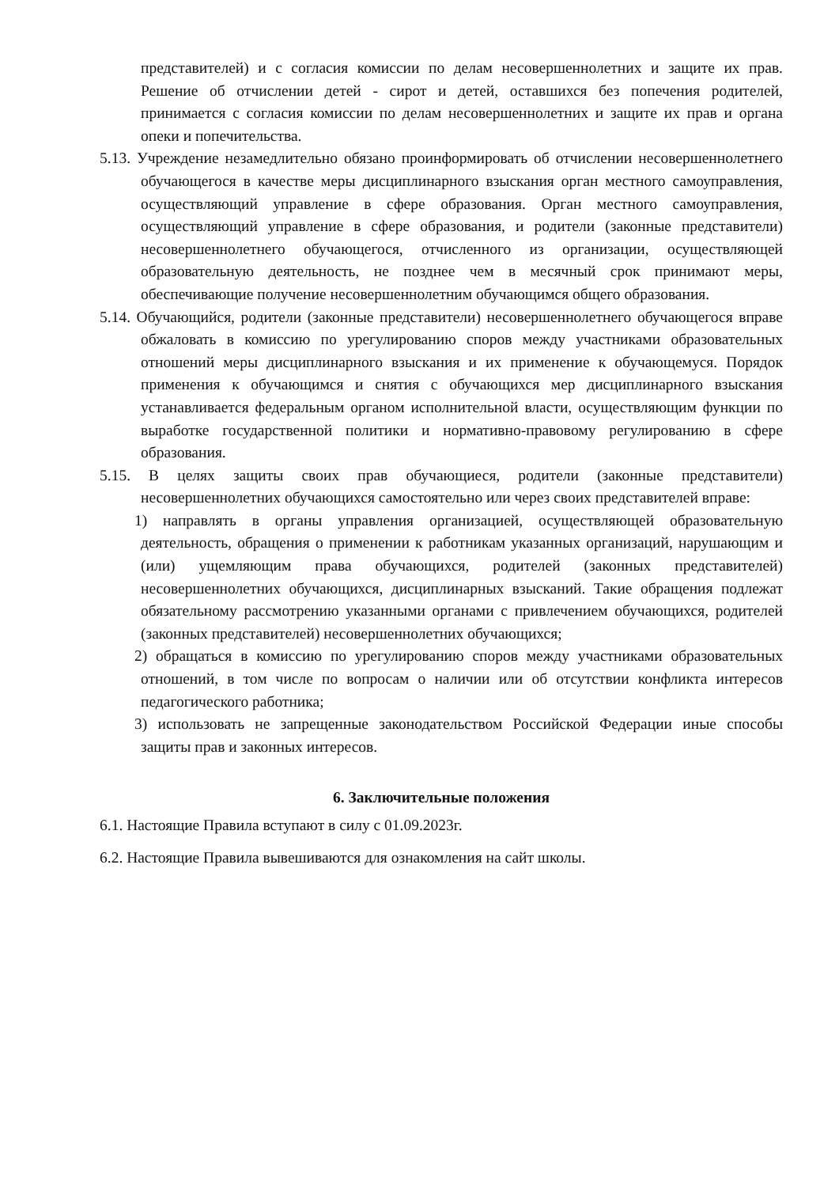представителей) и с согласия комиссии по делам несовершеннолетних и защите их прав. Решение об отчислении детей - сирот и детей, оставшихся без попечения родителей, принимается с согласия комиссии по делам несовершеннолетних и защите их прав и органа опеки и попечительства.
5.13. Учреждение незамедлительно обязано проинформировать об отчислении несовершеннолетнего обучающегося в качестве меры дисциплинарного взыскания орган местного самоуправления, осуществляющий управление в сфере образования. Орган местного самоуправления, осуществляющий управление в сфере образования, и родители (законные представители) несовершеннолетнего обучающегося, отчисленного из организации, осуществляющей образовательную деятельность, не позднее чем в месячный срок принимают меры, обеспечивающие получение несовершеннолетним обучающимся общего образования.
5.14. Обучающийся, родители (законные представители) несовершеннолетнего обучающегося вправе обжаловать в комиссию по урегулированию споров между участниками образовательных отношений меры дисциплинарного взыскания и их применение к обучающемуся. Порядок применения к обучающимся и снятия с обучающихся мер дисциплинарного взыскания устанавливается федеральным органом исполнительной власти, осуществляющим функции по выработке государственной политики и нормативно-правовому регулированию в сфере образования.
5.15. В целях защиты своих прав обучающиеся, родители (законные представители) несовершеннолетних обучающихся самостоятельно или через своих представителей вправе:
1) направлять в органы управления организацией, осуществляющей образовательную деятельность, обращения о применении к работникам указанных организаций, нарушающим и (или) ущемляющим права обучающихся, родителей (законных представителей) несовершеннолетних обучающихся, дисциплинарных взысканий. Такие обращения подлежат обязательному рассмотрению указанными органами с привлечением обучающихся, родителей (законных представителей) несовершеннолетних обучающихся;
2) обращаться в комиссию по урегулированию споров между участниками образовательных отношений, в том числе по вопросам о наличии или об отсутствии конфликта интересов педагогического работника;
3) использовать не запрещенные законодательством Российской Федерации иные способы защиты прав и законных интересов.
6. Заключительные положения
6.1. Настоящие Правила вступают в силу с 01.09.2023г.
6.2. Настоящие Правила вывешиваются для ознакомления на сайт школы.